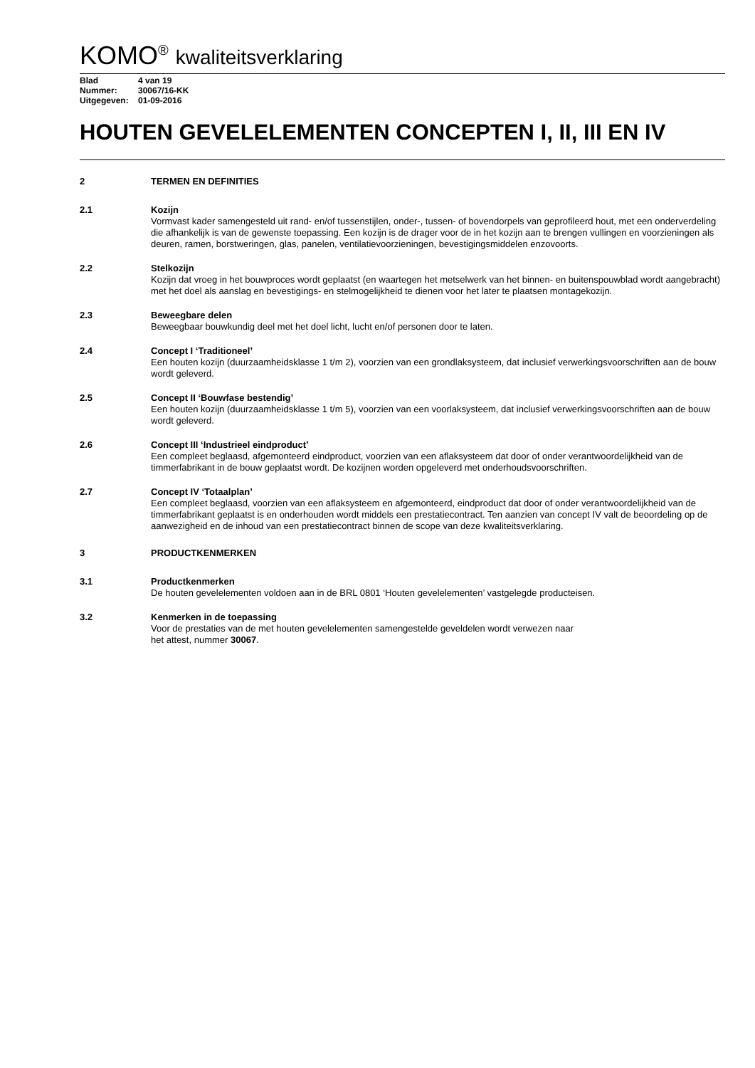KOMO<sup>®</sup> kwaliteitsverklaring
Blad 4 van 19
Nummer: 30067/16-KK
Uitgegeven: 01-09-2016
HOUTEN GEVELELEMENTEN CONCEPTEN I, II, III EN IV
2 TERMEN EN DEFINITIES
2.1 Kozijn
Vormvast kader samengesteld uit rand- en/of tussenstijlen, onder-, tussen- of bovendorpels van geprofileerd hout, met een onderverdeling die afhankelijk is van de gewenste toepassing. Een kozijn is de drager voor de in het kozijn aan te brengen vullingen en voorzieningen als deuren, ramen, borstweringen, glas, panelen, ventilatievoorzieningen, bevestigingsmiddelen enzovoorts.
2.2 Stelkozijn
Kozijn dat vroeg in het bouwproces wordt geplaatst (en waartegen het metselwerk van het binnen- en buitenspouwblad wordt aangebracht) met het doel als aanslag en bevestigings- en stelmogelijkheid te dienen voor het later te plaatsen montagekozijn.
2.3 Beweegbare delen
Beweegbaar bouwkundig deel met het doel licht, lucht en/of personen door te laten.
2.4 Concept I ‘Traditioneel’
Een houten kozijn (duurzaamheidsklasse 1 t/m 2), voorzien van een grondlaksysteem, dat inclusief verwerkingsvoorschriften aan de bouw wordt geleverd.
2.5 Concept II ‘Bouwfase bestendig’
Een houten kozijn (duurzaamheidsklasse 1 t/m 5), voorzien van een voorlaksysteem, dat inclusief verwerkingsvoorschriften aan de bouw wordt geleverd.
2.6 Concept III ‘Industrieel eindproduct’
Een compleet beglaasd, afgemonteerd eindproduct, voorzien van een aflaksysteem dat door of onder verantwoordelijkheid van de timmerfabrikant in de bouw geplaatst wordt. De kozijnen worden opgeleverd met onderhoudsvoorschriften.
2.7 Concept IV ‘Totaalplan’
Een compleet beglaasd, voorzien van een aflaksysteem en afgemonteerd, eindproduct dat door of onder verantwoordelijkheid van de timmerfabrikant geplaatst is en onderhouden wordt middels een prestatiecontract. Ten aanzien van concept IV valt de beoordeling op de aanwezigheid en de inhoud van een prestatiecontract binnen de scope van deze kwaliteitsverklaring.
3 PRODUCTKENMERKEN
3.1 Productkenmerken
De houten gevelelementen voldoen aan in de BRL 0801 ‘Houten gevelelementen’ vastgelegde producteisen.
3.2 Kenmerken in de toepassing
Voor de prestaties van de met houten gevelelementen samengestelde geveldelen wordt verwezen naar
het attest, nummer 30067.